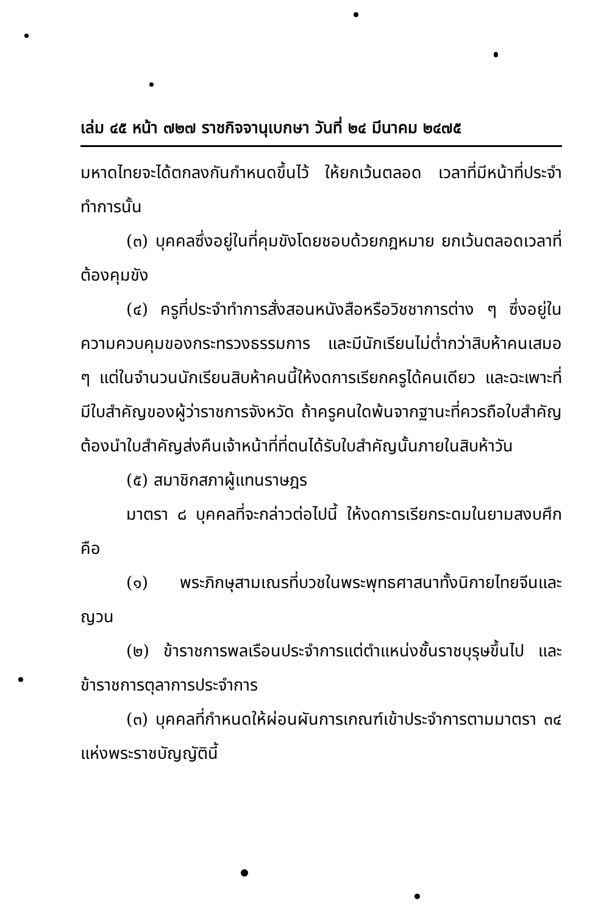เล่ม ๔๕ หน้า ๗๒๗ ราชกิจจานุเบกษา วันที่ ๒๔ มีนาคม ๒๔๗๕
มหาดไทยจะได้ตกลงกันกำหนดขึ้นไว้ ให้ยกเว้นตลอด เวลาที่มีหน้าที่ประจำทำการนั้น
(๓) บุคคลซึ่งอยู่ในที่คุมขังโดยชอบด้วยกฎหมาย ยกเว้นตลอดเวลาที่ต้องคุมขัง
(๔) ครูที่ประจำทำการสั่งสอนหนังสือหรือวิชชาการต่าง ๆ ซึ่งอยู่ในความควบคุมของกระทรวงธรรมการ และมีนักเรียนไม่ต่ำกว่าสิบห้าคนเสมอ ๆ แต่ในจำนวนนักเรียนสิบห้าคนนี้ให้งดการเรียกครูได้คนเดียว และฉะเพาะที่มีใบสำคัญของผู้ว่าราชการจังหวัด ถ้าครูคนใดพ้นจากฐานะที่ควรถือใบสำคัญต้องนำใบสำคัญส่งคืนเจ้าหน้าที่ที่ตนได้รับใบสำคัญนั้นภายในสิบห้าวัน
(๕) สมาชิกสภาผู้แทนราษฎร
มาตรา ๘ บุคคลที่จะกล่าวต่อไปนี้ ให้งดการเรียกระดมในยามสงบศึก คือ
(๑) พระภิกษุสามเณรที่บวชในพระพุทธศาสนาทั้งนิกายไทยจีนและญวน
(๒) ข้าราชการพลเรือนประจำการแต่ตำแหน่งชั้นราชบุรุษขึ้นไป และข้าราชการตุลาการประจำการ
(๓) บุคคลที่กำหนดให้ผ่อนผันการเกณฑ์เข้าประจำการตามมาตรา ๓๔ แห่งพระราชบัญญัตินี้